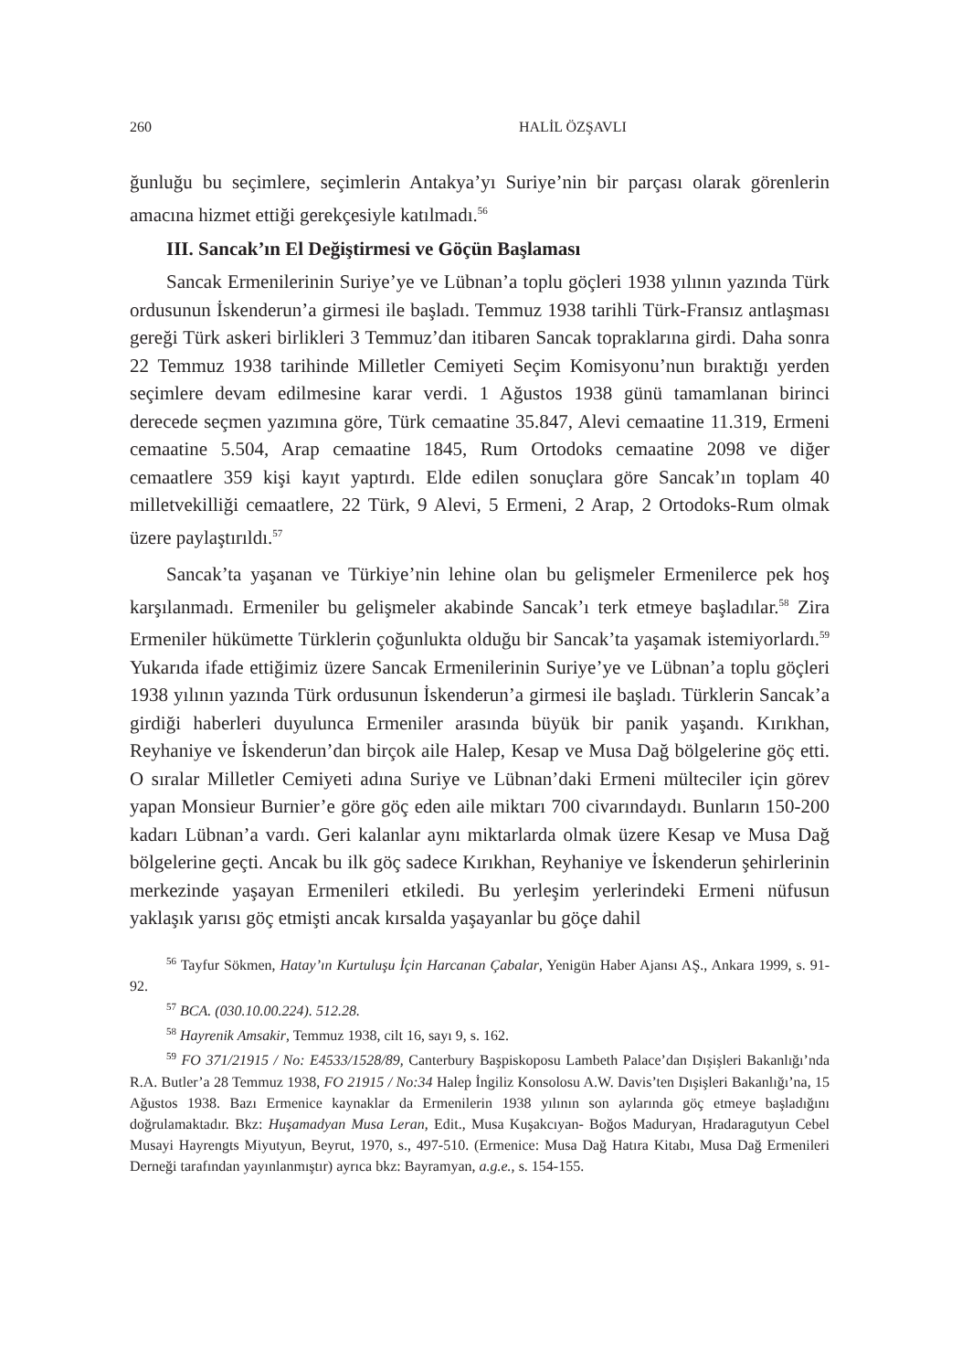260 HALİL ÖZŞAVLI
ğunluğu bu seçimlere, seçimlerin Antakya’yı Suriye’nin bir parçası olarak görenlerin amacına hizmet ettiği gerekçesiyle katılmadı.<sup>56</sup>
III. Sancak’ın El Değiştirmesi ve Göçün Başlaması
Sancak Ermenilerinin Suriye’ye ve Lübnan’a toplu göçleri 1938 yılının yazında Türk ordusunun İskenderun’a girmesi ile başladı. Temmuz 1938 tarihli Türk-Fransız antlaşması gereği Türk askeri birlikleri 3 Temmuz’dan itibaren Sancak topraklarına girdi. Daha sonra 22 Temmuz 1938 tarihinde Milletler Cemiyeti Seçim Komisyonu’nun bıraktığı yerden seçimlere devam edilmesine karar verdi. 1 Ağustos 1938 günü tamamlanan birinci derecede seçmen yazımına göre, Türk cemaatine 35.847, Alevi cemaatine 11.319, Ermeni cemaatine 5.504, Arap cemaatine 1845, Rum Ortodoks cemaatine 2098 ve diğer cemaatlere 359 kişi kayıt yaptırdı. Elde edilen sonuçlara göre Sancak’ın toplam 40 milletvekilliği cemaatlere, 22 Türk, 9 Alevi, 5 Ermeni, 2 Arap, 2 Ortodoks-Rum olmak üzere paylaştırıldı.<sup>57</sup>
Sancak’ta yaşanan ve Türkiye’nin lehine olan bu gelişmeler Ermenilerce pek hoş karşılanmadı. Ermeniler bu gelişmeler akabinde Sancak’ı terk etmeye başladılar.<sup>58</sup> Zira Ermeniler hükümette Türklerin çoğunlukta olduğu bir Sancak’ta yaşamak istemiyorlardı.<sup>59</sup> Yukarıda ifade ettiğimiz üzere Sancak Ermenilerinin Suriye’ye ve Lübnan’a toplu göçleri 1938 yılının yazında Türk ordusunun İskenderun’a girmesi ile başladı. Türklerin Sancak’a girdiği haberleri duyulunca Ermeniler arasında büyük bir panik yaşandı. Kırıkhan, Reyhaniye ve İskenderun’dan birçok aile Halep, Kesap ve Musa Dağ bölgelerine göç etti. O sıralar Milletler Cemiyeti adına Suriye ve Lübnan’daki Ermeni mülteciler için görev yapan Monsieur Burnier’e göre göç eden aile miktarı 700 civarındaydı. Bunların 150-200 kadarı Lübnan’a vardı. Geri kalanlar aynı miktarlarda olmak üzere Kesap ve Musa Dağ bölgelerine geçti. Ancak bu ilk göç sadece Kırıkhan, Reyhaniye ve İskenderun şehirlerinin merkezinde yaşayan Ermenileri etkiledi. Bu yerleşim yerlerindeki Ermeni nüfusun yaklaşık yarısı göç etmişti ancak kırsalda yaşayanlar bu göçe dahil
<sup>56</sup> Tayfur Sökmen, Hatay’ın Kurtuluşu İçin Harcanan Çabalar, Yenigün Haber Ajansı AŞ., Ankara 1999, s. 91-92.
<sup>57</sup> BCA. (030.10.00.224). 512.28.
<sup>58</sup> Hayrenik Amsakir, Temmuz 1938, cilt 16, sayı 9, s. 162.
<sup>59</sup> FO 371/21915 / No: E4533/1528/89, Canterbury Başpiskoposu Lambeth Palace’dan Dışişleri Bakanlığı’nda R.A. Butler’a 28 Temmuz 1938, FO 21915 / No:34 Halep İngiliz Konsolosu A.W. Davis’ten Dışişleri Bakanlığı’na, 15 Ağustos 1938. Bazı Ermenice kaynaklar da Ermenilerin 1938 yılının son aylarında göç etmeye başladığını doğrulamaktadır. Bkz: Huşamadyan Musa Leran, Edit., Musa Kuşakcıyan- Boğos Maduryan, Hradaragutyun Cebel Musayi Hayrengts Miyutyun, Beyrut, 1970, s., 497-510. (Ermenice: Musa Dağ Hatıra Kitabı, Musa Dağ Ermenileri Derneği tarafından yayınlanmıştır) ayrıca bkz: Bayramyan, a.g.e., s. 154-155.